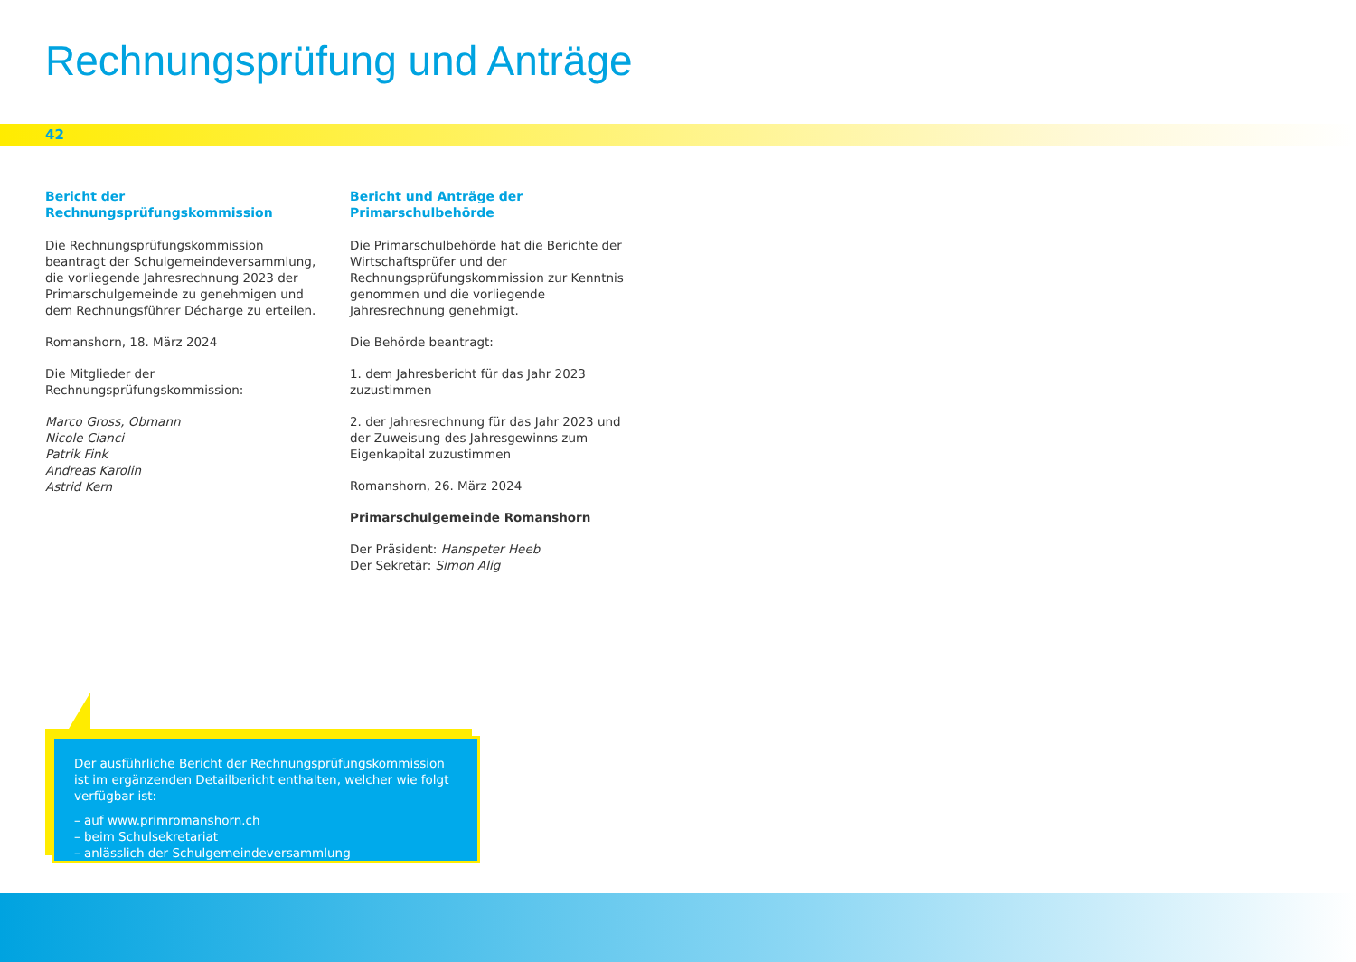Rechnungsprüfung und Anträge
42
Bericht der Rechnungsprüfungskommission
Die Rechnungsprüfungskommission beantragt der Schulgemeindeversammlung, die vorliegende Jahresrechnung 2023 der Primarschulgemeinde zu genehmigen und dem Rechnungsführer Décharge zu erteilen.
Romanshorn, 18. März 2024
Die Mitglieder der Rechnungsprüfungskommission:
Marco Gross, Obmann
Nicole Cianci
Patrik Fink
Andreas Karolin
Astrid Kern
Bericht und Anträge der Primarschulbehörde
Die Primarschulbehörde hat die Berichte der Wirtschaftsprüfer und der Rechnungsprüfungskommission zur Kenntnis genommen und die vorliegende Jahresrechnung genehmigt.
Die Behörde beantragt:
1. dem Jahresbericht für das Jahr 2023 zuzustimmen
2. der Jahresrechnung für das Jahr 2023 und der Zuweisung des Jahresgewinns zum Eigenkapital zuzustimmen
Romanshorn, 26. März 2024
Primarschulgemeinde Romanshorn
Der Präsident: Hanspeter Heeb
Der Sekretär: Simon Alig
Der ausführliche Bericht der Rechnungsprüfungskommission ist im ergänzenden Detailbericht enthalten, welcher wie folgt verfügbar ist:
– auf www.primromanshorn.ch
– beim Schulsekretariat
– anlässlich der Schulgemeindeversammlung